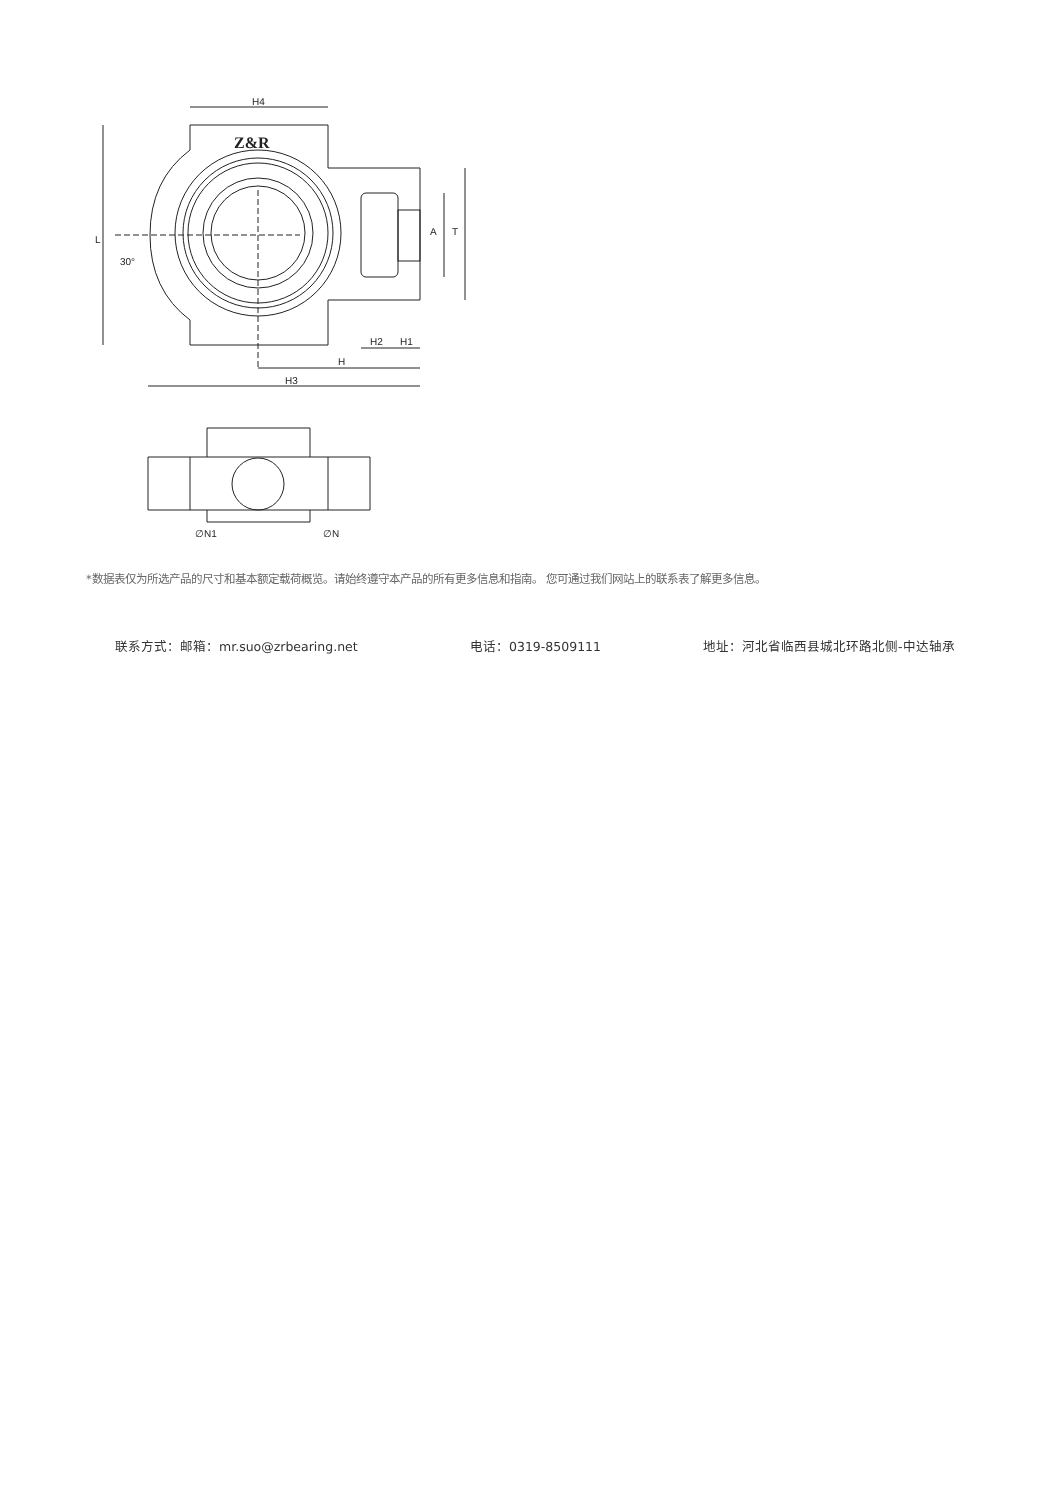H4
L
A
T
H2
H1
H
H3
30°
∅N1
∅N
Z&R
*数据表仅为所选产品的尺寸和基本额定载荷概览。请始终遵守本产品的所有更多信息和指南。 您可通过我们网站上的联系表了解更多信息。
联系方式：邮箱：mr.suo@zrbearing.net 电话：0319-8509111 地址：河北省临西县城北环路北侧-中达轴承